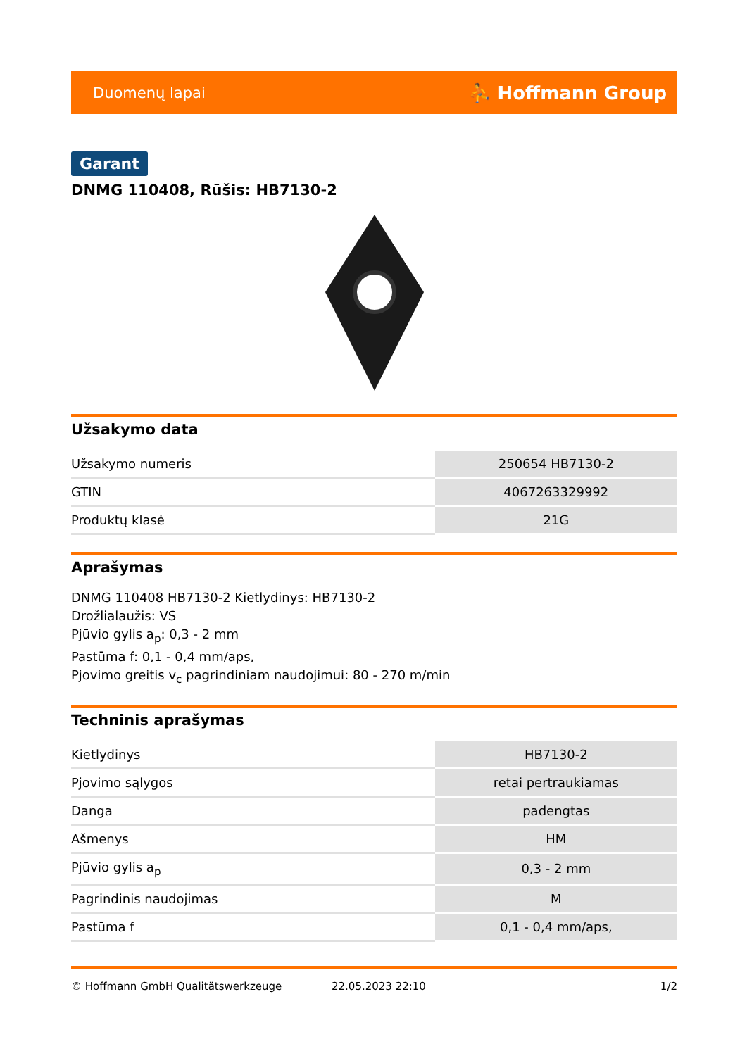Duomenų lapai ⛹ Hoffmann Group
Garant
DNMG 110408, Rūšis: HB7130-2
Užsakymo data
| Užsakymo numeris | 250654 HB7130-2 |
| GTIN | 4067263329992 |
| Produktų klasė | 21G |
Aprašymas
DNMG 110408 HB7130-2 Kietlydinys: HB7130-2
Drožlialaužis: VS
Pjūvio gylis a<sub>p</sub>: 0,3 - 2 mm
Pastūma f: 0,1 - 0,4 mm/aps,
Pjovimo greitis v<sub>c</sub> pagrindiniam naudojimui: 80 - 270 m/min
Techninis aprašymas
| Kietlydinys | HB7130-2 |
| Pjovimo sąlygos | retai pertraukiamas |
| Danga | padengtas |
| Ašmenys | HM |
| Pjūvio gylis a<sub>p</sub> | 0,3 - 2 mm |
| Pagrindinis naudojimas | M |
| Pastūma f | 0,1 - 0,4 mm/aps, |
© Hoffmann GmbH Qualitätswerkzeuge 22.05.2023 22:10 1/2